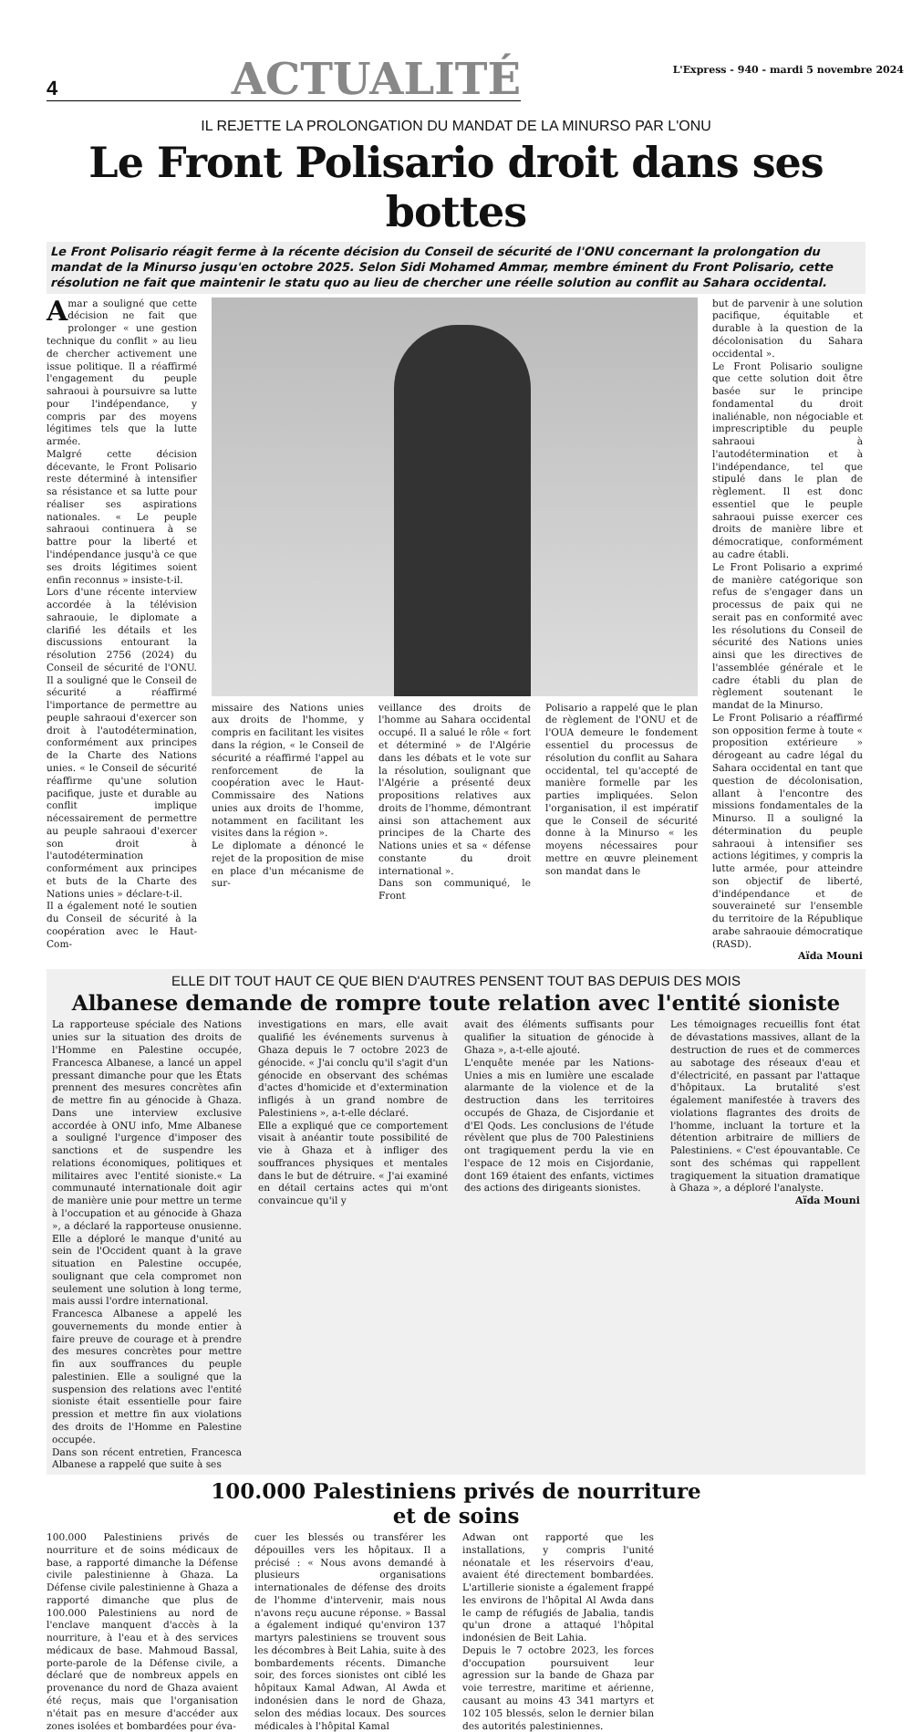4 ACTUALITÉ L'Express - 940 - mardi 5 novembre 2024
IL REJETTE LA PROLONGATION DU MANDAT DE LA MINURSO PAR L'ONU
Le Front Polisario droit dans ses bottes
Le Front Polisario réagit ferme à la récente décision du Conseil de sécurité de l'ONU concernant la prolongation du mandat de la Minurso jusqu'en octobre 2025. Selon Sidi Mohamed Ammar, membre éminent du Front Polisario, cette résolution ne fait que maintenir le statu quo au lieu de chercher une réelle solution au conflit au Sahara occidental.
Amar a souligné que cette décision ne fait que prolonger « une gestion technique du conflit » au lieu de chercher activement une issue politique. Il a réaffirmé l'engagement du peuple sahraoui à poursuivre sa lutte pour l'indépendance, y compris par des moyens légitimes tels que la lutte armée.
Malgré cette décision décevante, le Front Polisario reste déterminé à intensifier sa résistance et sa lutte pour réaliser ses aspirations nationales. « Le peuple sahraoui continuera à se battre pour la liberté et l'indépendance jusqu'à ce que ses droits légitimes soient enfin reconnus » insiste-t-il.
Lors d'une récente interview accordée à la télévision sahraouie, le diplomate a clarifié les détails et les discussions entourant la résolution 2756 (2024) du Conseil de sécurité de l'ONU. Il a souligné que le Conseil de sécurité a réaffirmé l'importance de permettre au peuple sahraoui d'exercer son droit à l'autodétermination, conformément aux principes de la Charte des Nations unies. « le Conseil de sécurité réaffirme qu'une solution pacifique, juste et durable au conflit implique nécessairement de permettre au peuple sahraoui d'exercer son droit à l'autodétermination conformément aux principes et buts de la Charte des Nations unies » déclare-t-il.
Il a également noté le soutien du Conseil de sécurité à la coopération avec le Haut-Com-
missaire des Nations unies aux droits de l'homme, y compris en facilitant les visites dans la région, « le Conseil de sécurité a réaffirmé l'appel au renforcement de la coopération avec le Haut-Commissaire des Nations unies aux droits de l'homme, notamment en facilitant les visites dans la région ».
Le diplomate a dénoncé le rejet de la proposition de mise en place d'un mécanisme de sur-
veillance des droits de l'homme au Sahara occidental occupé. Il a salué le rôle « fort et déterminé » de l'Algérie dans les débats et le vote sur la résolution, soulignant que l'Algérie a présenté deux propositions relatives aux droits de l'homme, démontrant ainsi son attachement aux principes de la Charte des Nations unies et sa « défense constante du droit international ».
Dans son communiqué, le Front
Polisario a rappelé que le plan de règlement de l'ONU et de l'OUA demeure le fondement essentiel du processus de résolution du conflit au Sahara occidental, tel qu'accepté de manière formelle par les parties impliquées. Selon l'organisation, il est impératif que le Conseil de sécurité donne à la Minurso « les moyens nécessaires pour mettre en œuvre pleinement son mandat dans le
but de parvenir à une solution pacifique, équitable et durable à la question de la décolonisation du Sahara occidental ».
Le Front Polisario souligne que cette solution doit être basée sur le principe fondamental du droit inaliénable, non négociable et imprescriptible du peuple sahraoui à l'autodétermination et à l'indépendance, tel que stipulé dans le plan de règlement. Il est donc essentiel que le peuple sahraoui puisse exercer ces droits de manière libre et démocratique, conformément au cadre établi.
Le Front Polisario a exprimé de manière catégorique son refus de s'engager dans un processus de paix qui ne serait pas en conformité avec les résolutions du Conseil de sécurité des Nations unies ainsi que les directives de l'assemblée générale et le cadre établi du plan de règlement soutenant le mandat de la Minurso.
Le Front Polisario a réaffirmé son opposition ferme à toute « proposition extérieure » dérogeant au cadre légal du Sahara occidental en tant que question de décolonisation, allant à l'encontre des missions fondamentales de la Minurso. Il a souligné la détermination du peuple sahraoui à intensifier ses actions légitimes, y compris la lutte armée, pour atteindre son objectif de liberté, d'indépendance et de souveraineté sur l'ensemble du territoire de la République arabe sahraouie démocratique (RASD).
Aïda Mouni
ELLE DIT TOUT HAUT CE QUE BIEN D'AUTRES PENSENT TOUT BAS DEPUIS DES MOIS
Albanese demande de rompre toute relation avec l'entité sioniste
La rapporteuse spéciale des Nations unies sur la situation des droits de l'Homme en Palestine occupée, Francesca Albanese, a lancé un appel pressant dimanche pour que les États prennent des mesures concrètes afin de mettre fin au génocide à Ghaza. Dans une interview exclusive accordée à ONU info, Mme Albanese a souligné l'urgence d'imposer des sanctions et de suspendre les relations économiques, politiques et militaires avec l'entité sioniste.« La communauté internationale doit agir de manière unie pour mettre un terme à l'occupation et au génocide à Ghaza », a déclaré la rapporteuse onusienne. Elle a déploré le manque d'unité au sein de l'Occident quant à la grave situation en Palestine occupée, soulignant que cela compromet non seulement une solution à long terme, mais aussi l'ordre international.
Francesca Albanese a appelé les gouvernements du monde entier à faire preuve de courage et à prendre des mesures concrètes pour mettre fin aux souffrances du peuple palestinien. Elle a souligné que la suspension des relations avec l'entité sioniste était essentielle pour faire pression et mettre fin aux violations des droits de l'Homme en Palestine occupée.
Dans son récent entretien, Francesca Albanese a rappelé que suite à ses
investigations en mars, elle avait qualifié les événements survenus à Ghaza depuis le 7 octobre 2023 de génocide. « J'ai conclu qu'il s'agit d'un génocide en observant des schémas d'actes d'homicide et d'extermination infligés à un grand nombre de Palestiniens », a-t-elle déclaré.
Elle a expliqué que ce comportement visait à anéantir toute possibilité de vie à Ghaza et à infliger des souffrances physiques et mentales dans le but de détruire. « J'ai examiné en détail certains actes qui m'ont convaincue qu'il y
avait des éléments suffisants pour qualifier la situation de génocide à Ghaza », a-t-elle ajouté.
L'enquête menée par les Nations-Unies a mis en lumière une escalade alarmante de la violence et de la destruction dans les territoires occupés de Ghaza, de Cisjordanie et d'El Qods. Les conclusions de l'étude révèlent que plus de 700 Palestiniens ont tragiquement perdu la vie en l'espace de 12 mois en Cisjordanie, dont 169 étaient des enfants, victimes des actions des dirigeants sionistes.
Les témoignages recueillis font état de dévastations massives, allant de la destruction de rues et de commerces au sabotage des réseaux d'eau et d'électricité, en passant par l'attaque d'hôpitaux. La brutalité s'est également manifestée à travers des violations flagrantes des droits de l'homme, incluant la torture et la détention arbitraire de milliers de Palestiniens. « C'est épouvantable. Ce sont des schémas qui rappellent tragiquement la situation dramatique à Ghaza », a déploré l'analyste.
Aïda Mouni
100.000 Palestiniens privés de nourriture
et de soins
100.000 Palestiniens privés de nourriture et de soins médicaux de base, a rapporté dimanche la Défense civile palestinienne à Ghaza. La Défense civile palestinienne à Ghaza a rapporté dimanche que plus de 100.000 Palestiniens au nord de l'enclave manquent d'accès à la nourriture, à l'eau et à des services médicaux de base. Mahmoud Bassal, porte-parole de la Défense civile, a déclaré que de nombreux appels en provenance du nord de Ghaza avaient été reçus, mais que l'organisation n'était pas en mesure d'accéder aux zones isolées et bombardées pour éva-
cuer les blessés ou transférer les dépouilles vers les hôpitaux. Il a précisé : « Nous avons demandé à plusieurs organisations internationales de défense des droits de l'homme d'intervenir, mais nous n'avons reçu aucune réponse. » Bassal a également indiqué qu'environ 137 martyrs palestiniens se trouvent sous les décombres à Beit Lahia, suite à des bombardements récents. Dimanche soir, des forces sionistes ont ciblé les hôpitaux Kamal Adwan, Al Awda et indonésien dans le nord de Ghaza, selon des médias locaux. Des sources médicales à l'hôpital Kamal
Adwan ont rapporté que les installations, y compris l'unité néonatale et les réservoirs d'eau, avaient été directement bombardées. L'artillerie sioniste a également frappé les environs de l'hôpital Al Awda dans le camp de réfugiés de Jabalia, tandis qu'un drone a attaqué l'hôpital indonésien de Beit Lahia.
Depuis le 7 octobre 2023, les forces d'occupation poursuivent leur agression sur la bande de Ghaza par voie terrestre, maritime et aérienne, causant au moins 43 341 martyrs et 102 105 blessés, selon le dernier bilan des autorités palestiniennes.